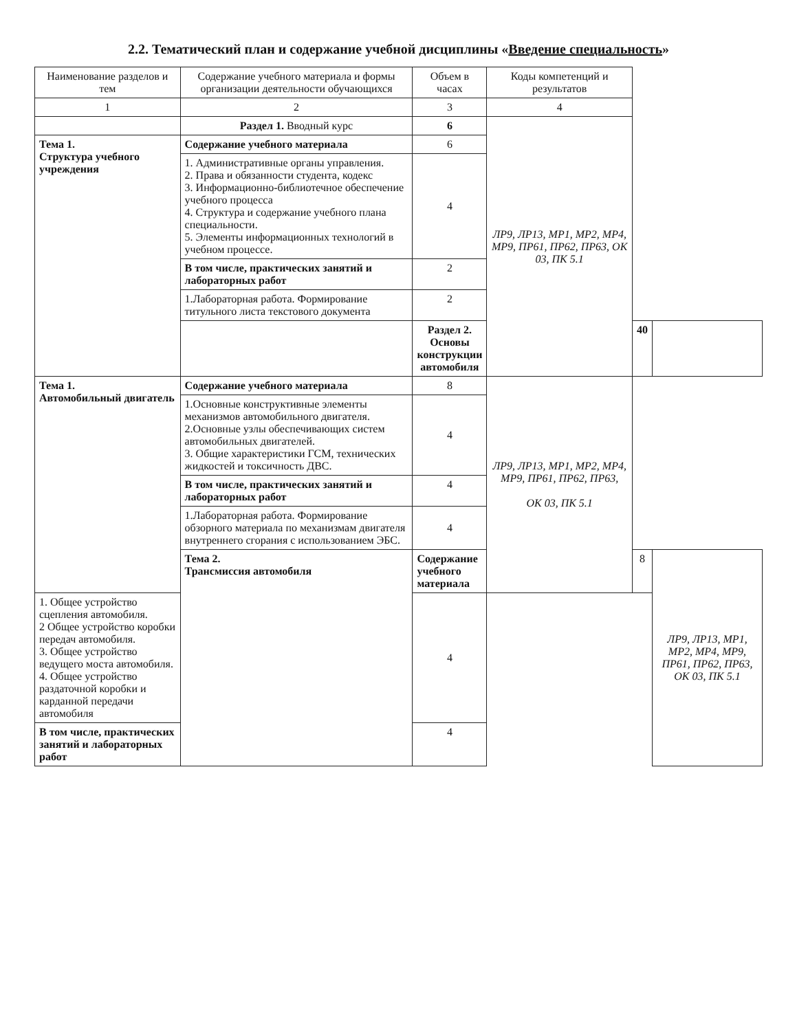2.2. Тематический план и содержание учебной дисциплины «Введение специальность»
| Наименование разделов и тем | Содержание учебного материала и формы организации деятельности обучающихся | Объем в часах | Коды компетенций и результатов | | |
| --- | --- | --- | --- | --- | --- |
| 1 | 2 | 3 | 4 | | |
| | Раздел 1. Вводный курс | 6 | ЛР9, ЛР13, МР1, МР2, МР4, МР9, ПР61, ПР62, ПР63, ОК 03, ПК 5.1 | | |
| Тема 1. Структура учебного учреждения | Содержание учебного материала | 6 | | | |
| | 1. Административные органы управления. 2. Права и обязанности студента, кодекс 3. Информационно-библиотечное обеспечение учебного процесса 4. Структура и содержание учебного плана специальности. 5. Элементы информационных технологий в учебном процессе. | 4 | | | |
| | В том числе, практических занятий и лабораторных работ | 2 | | | |
| | 1.Лабораторная работа. Формирование титульного листа текстового документа | 2 | | | |
| | | Раздел 2. Основы конструкции автомобиля | | 40 | |
| Тема 1. Автомобильный двигатель | Содержание учебного материала | 8 | ЛР9, ЛР13, МР1, МР2, МР4, МР9, ПР61, ПР62, ПР63, ОК 03, ПК 5.1 | | |
| | 1.Основные конструктивные элементы механизмов автомобильного двигателя. 2.Основные узлы обеспечивающих систем автомобильных двигателей. 3. Общие характеристики ГСМ, технических жидкостей и токсичность ДВС. | 4 | | | |
| | В том числе, практических занятий и лабораторных работ | 4 | | | |
| | 1.Лабораторная работа. Формирование обзорного материала по механизмам двигателя внутреннего сгорания с использованием ЭБС. | 4 | | | |
| | Тема 2. Трансмиссия автомобиля | Содержание учебного материала | | 8 | ЛР9, ЛР13, МР1, МР2, МР4, МР9, ПР61, ПР62, ПР63, ОК 03, ПК 5.1 |
| 1. Общее устройство сцепления автомобиля. 2 Общее устройство коробки передач автомобиля. 3. Общее устройство ведущего моста автомобиля. 4. Общее устройство раздаточной коробки и карданной передачи автомобиля | | 4 | | | |
| В том числе, практических занятий и лабораторных работ | | 4 | | | |